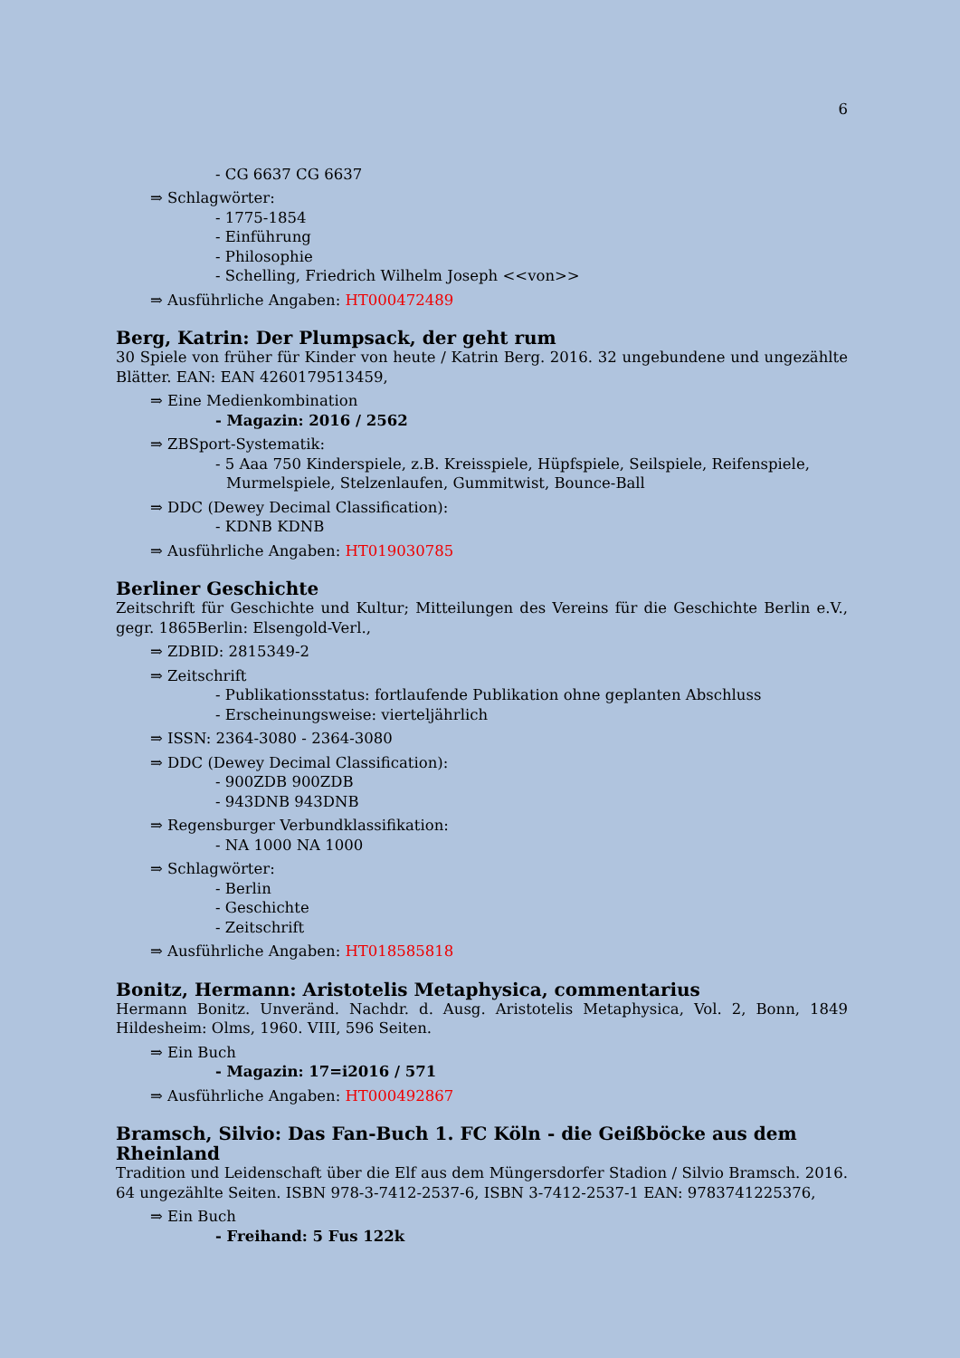6
- CG 6637 CG 6637
⇒ Schlagwörter:
- 1775-1854
- Einführung
- Philosophie
- Schelling, Friedrich Wilhelm Joseph <<von>>
⇒ Ausführliche Angaben: HT000472489
Berg, Katrin: Der Plumpsack, der geht rum
30 Spiele von früher für Kinder von heute / Katrin Berg. 2016. 32 ungebundene und ungezählte Blätter. EAN: EAN 4260179513459,
⇒ Eine Medienkombination
- Magazin: 2016 / 2562
⇒ ZBSport-Systematik:
- 5 Aaa 750 Kinderspiele, z.B. Kreisspiele, Hüpfspiele, Seilspiele, Reifenspiele, Murmelspiele, Stelzenlaufen, Gummitwist, Bounce-Ball
⇒ DDC (Dewey Decimal Classification):
- KDNB KDNB
⇒ Ausführliche Angaben: HT019030785
Berliner Geschichte
Zeitschrift für Geschichte und Kultur; Mitteilungen des Vereins für die Geschichte Berlin e.V., gegr. 1865Berlin: Elsengold-Verl.,
⇒ ZDBID: 2815349-2
⇒ Zeitschrift
- Publikationsstatus: fortlaufende Publikation ohne geplanten Abschluss
- Erscheinungsweise: vierteljährlich
⇒ ISSN: 2364-3080 - 2364-3080
⇒ DDC (Dewey Decimal Classification):
- 900ZDB 900ZDB
- 943DNB 943DNB
⇒ Regensburger Verbundklassifikation:
- NA 1000 NA 1000
⇒ Schlagwörter:
- Berlin
- Geschichte
- Zeitschrift
⇒ Ausführliche Angaben: HT018585818
Bonitz, Hermann: Aristotelis Metaphysica, commentarius
Hermann Bonitz. Unveränd. Nachdr. d. Ausg. Aristotelis Metaphysica, Vol. 2, Bonn, 1849 Hildesheim: Olms, 1960. VIII, 596 Seiten.
⇒ Ein Buch
- Magazin: 17=i2016 / 571
⇒ Ausführliche Angaben: HT000492867
Bramsch, Silvio: Das Fan-Buch 1. FC Köln - die Geißböcke aus dem Rheinland
Tradition und Leidenschaft über die Elf aus dem Müngersdorfer Stadion / Silvio Bramsch. 2016. 64 ungezählte Seiten. ISBN 978-3-7412-2537-6, ISBN 3-7412-2537-1 EAN: 9783741225376,
⇒ Ein Buch
- Freihand: 5 Fus 122k